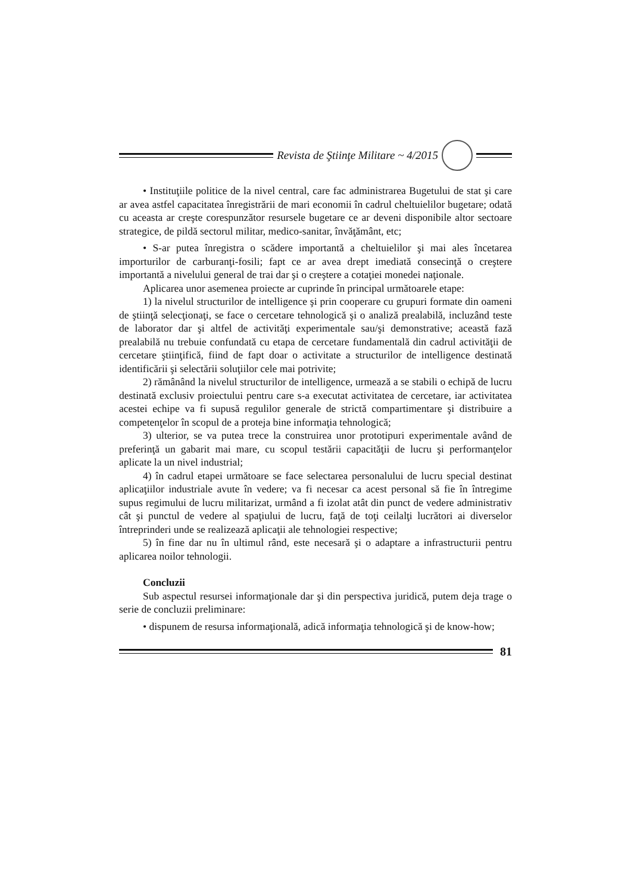Revista de Ştiinţe Militare ~ 4/2015
• Instituţiile politice de la nivel central, care fac administrarea Bugetului de stat şi care ar avea astfel capacitatea înregistrării de mari economii în cadrul cheltuielilor bugetare; odată cu aceasta ar creşte corespunzător resursele bugetare ce ar deveni disponibile altor sectoare strategice, de pildă sectorul militar, medico-sanitar, învăţământ, etc;
• S-ar putea înregistra o scădere importantă a cheltuielilor şi mai ales încetarea importurilor de carburanţi-fosili; fapt ce ar avea drept imediată consecinţă o creştere importantă a nivelului general de trai dar şi o creştere a cotaţiei monedei naţionale.
Aplicarea unor asemenea proiecte ar cuprinde în principal următoarele etape:
1) la nivelul structurilor de intelligence şi prin cooperare cu grupuri formate din oameni de ştiinţă selecţionaţi, se face o cercetare tehnologică şi o analiză prealabilă, incluzând teste de laborator dar şi altfel de activităţi experimentale sau/şi demonstrative; această fază prealabilă nu trebuie confundată cu etapa de cercetare fundamentală din cadrul activităţii de cercetare ştiinţifică, fiind de fapt doar o activitate a structurilor de intelligence destinată identificării şi selectării soluţiilor cele mai potrivite;
2) rămânând la nivelul structurilor de intelligence, urmează a se stabili o echipă de lucru destinată exclusiv proiectului pentru care s-a executat activitatea de cercetare, iar activitatea acestei echipe va fi supusă regulilor generale de strictă compartimentare şi distribuire a competenţelor în scopul de a proteja bine informaţia tehnologică;
3) ulterior, se va putea trece la construirea unor prototipuri experimentale având de preferinţă un gabarit mai mare, cu scopul testării capacităţii de lucru şi performanţelor aplicate la un nivel industrial;
4) în cadrul etapei următoare se face selectarea personalului de lucru special destinat aplicaţiilor industriale avute în vedere; va fi necesar ca acest personal să fie în întregime supus regimului de lucru militarizat, urmând a fi izolat atât din punct de vedere administrativ cât şi punctul de vedere al spaţiului de lucru, faţă de toţi ceilalţi lucrători ai diverselor întreprinderi unde se realizează aplicaţii ale tehnologiei respective;
5) în fine dar nu în ultimul rând, este necesară şi o adaptare a infrastructurii pentru aplicarea noilor tehnologii.
Concluzii
Sub aspectul resursei informaţionale dar şi din perspectiva juridică, putem deja trage o serie de concluzii preliminare:
• dispunem de resursa informaţională, adică informaţia tehnologică şi de know-how;
81